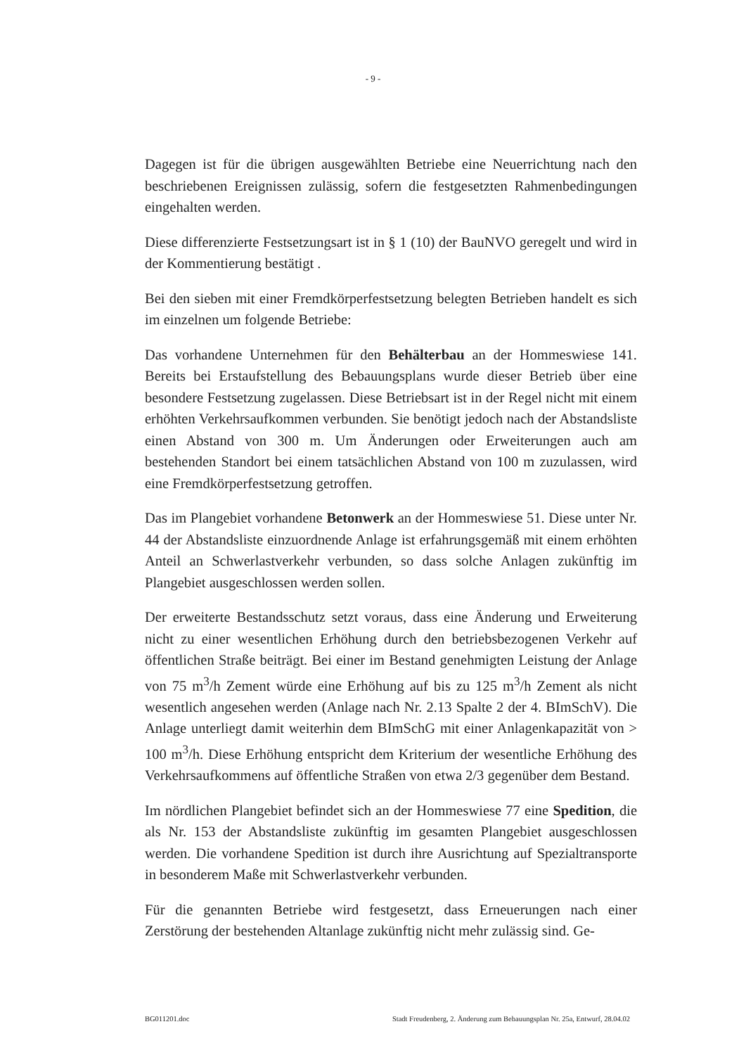- 9 -
Dagegen ist für die übrigen ausgewählten Betriebe eine Neuerrichtung nach den beschriebenen Ereignissen zulässig, sofern die festgesetzten Rahmenbedingungen eingehalten werden.
Diese differenzierte Festsetzungsart ist in § 1 (10) der BauNVO geregelt und wird in der Kommentierung bestätigt .
Bei den sieben mit einer Fremdkörperfestsetzung belegten Betrieben handelt es sich im einzelnen um folgende Betriebe:
Das vorhandene Unternehmen für den Behälterbau an der Hommeswiese 141. Bereits bei Erstaufstellung des Bebauungsplans wurde dieser Betrieb über eine besondere Festsetzung zugelassen. Diese Betriebsart ist in der Regel nicht mit einem erhöhten Verkehrsaufkommen verbunden. Sie benötigt jedoch nach der Abstandsliste einen Abstand von 300 m. Um Änderungen oder Erweiterungen auch am bestehenden Standort bei einem tatsächlichen Abstand von 100 m zuzulassen, wird eine Fremdkörperfestsetzung getroffen.
Das im Plangebiet vorhandene Betonwerk an der Hommeswiese 51. Diese unter Nr. 44 der Abstandsliste einzuordnende Anlage ist erfahrungsgemäß mit einem erhöhten Anteil an Schwerlastverkehr verbunden, so dass solche Anlagen zukünftig im Plangebiet ausgeschlossen werden sollen.
Der erweiterte Bestandsschutz setzt voraus, dass eine Änderung und Erweiterung nicht zu einer wesentlichen Erhöhung durch den betriebsbezogenen Verkehr auf öffentlichen Straße beiträgt. Bei einer im Bestand genehmigten Leistung der Anlage von 75 m<sup>3</sup>/h Zement würde eine Erhöhung auf bis zu 125 m<sup>3</sup>/h Zement als nicht wesentlich angesehen werden (Anlage nach Nr. 2.13 Spalte 2 der 4. BImSchV). Die Anlage unterliegt damit weiterhin dem BImSchG mit einer Anlagenkapazität von > 100 m<sup>3</sup>/h. Diese Erhöhung entspricht dem Kriterium der wesentliche Erhöhung des Verkehrsaufkommens auf öffentliche Straßen von etwa 2/3 gegenüber dem Bestand.
Im nördlichen Plangebiet befindet sich an der Hommeswiese 77 eine Spedition, die als Nr. 153 der Abstandsliste zukünftig im gesamten Plangebiet ausgeschlossen werden. Die vorhandene Spedition ist durch ihre Ausrichtung auf Spezialtransporte in besonderem Maße mit Schwerlastverkehr verbunden.
Für die genannten Betriebe wird festgesetzt, dass Erneuerungen nach einer Zerstörung der bestehenden Altanlage zukünftig nicht mehr zulässig sind. Ge-
BG011201.doc Stadt Freudenberg, 2. Änderung zum Bebauungsplan Nr. 25a, Entwurf, 28.04.02